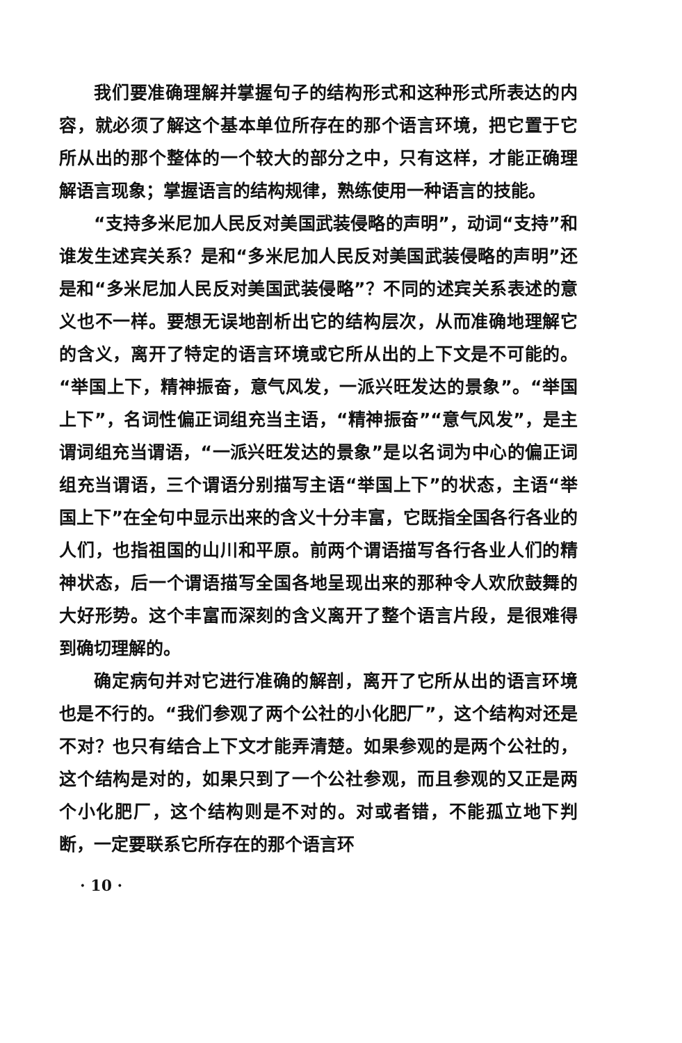我们要准确理解并掌握句子的结构形式和这种形式所表达的内容，就必须了解这个基本单位所存在的那个语言环境，把它置于它所从出的那个整体的一个较大的部分之中，只有这样，才能正确理解语言现象；掌握语言的结构规律，熟练使用一种语言的技能。
“支持多米尼加人民反对美国武装侵略的声明”，动词“支持”和谁发生述宾关系？是和“多米尼加人民反对美国武装侵略的声明”还是和“多米尼加人民反对美国武装侵略”？不同的述宾关系表述的意义也不一样。要想无误地剖析出它的结构层次，从而准确地理解它的含义，离开了特定的语言环境或它所从出的上下文是不可能的。“举国上下，精神振奋，意气风发，一派兴旺发达的景象”。“举国上下”，名词性偏正词组充当主语，“精神振奋”“意气风发”，是主谓词组充当谓语，“一派兴旺发达的景象”是以名词为中心的偏正词组充当谓语，三个谓语分别描写主语“举国上下”的状态，主语“举国上下”在全句中显示出来的含义十分丰富，它既指全国各行各业的人们，也指祖国的山川和平原。前两个谓语描写各行各业人们的精神状态，后一个谓语描写全国各地呈现出来的那种令人欢欣鼓舞的大好形势。这个丰富而深刻的含义离开了整个语言片段，是很难得到确切理解的。
确定病句并对它进行准确的解剖，离开了它所从出的语言环境也是不行的。“我们参观了两个公社的小化肥厂”，这个结构对还是不对？也只有结合上下文才能弄清楚。如果参观的是两个公社的，这个结构是对的，如果只到了一个公社参观，而且参观的又正是两个小化肥厂，这个结构则是不对的。对或者错，不能孤立地下判断，一定要联系它所存在的那个语言环
· 10 ·